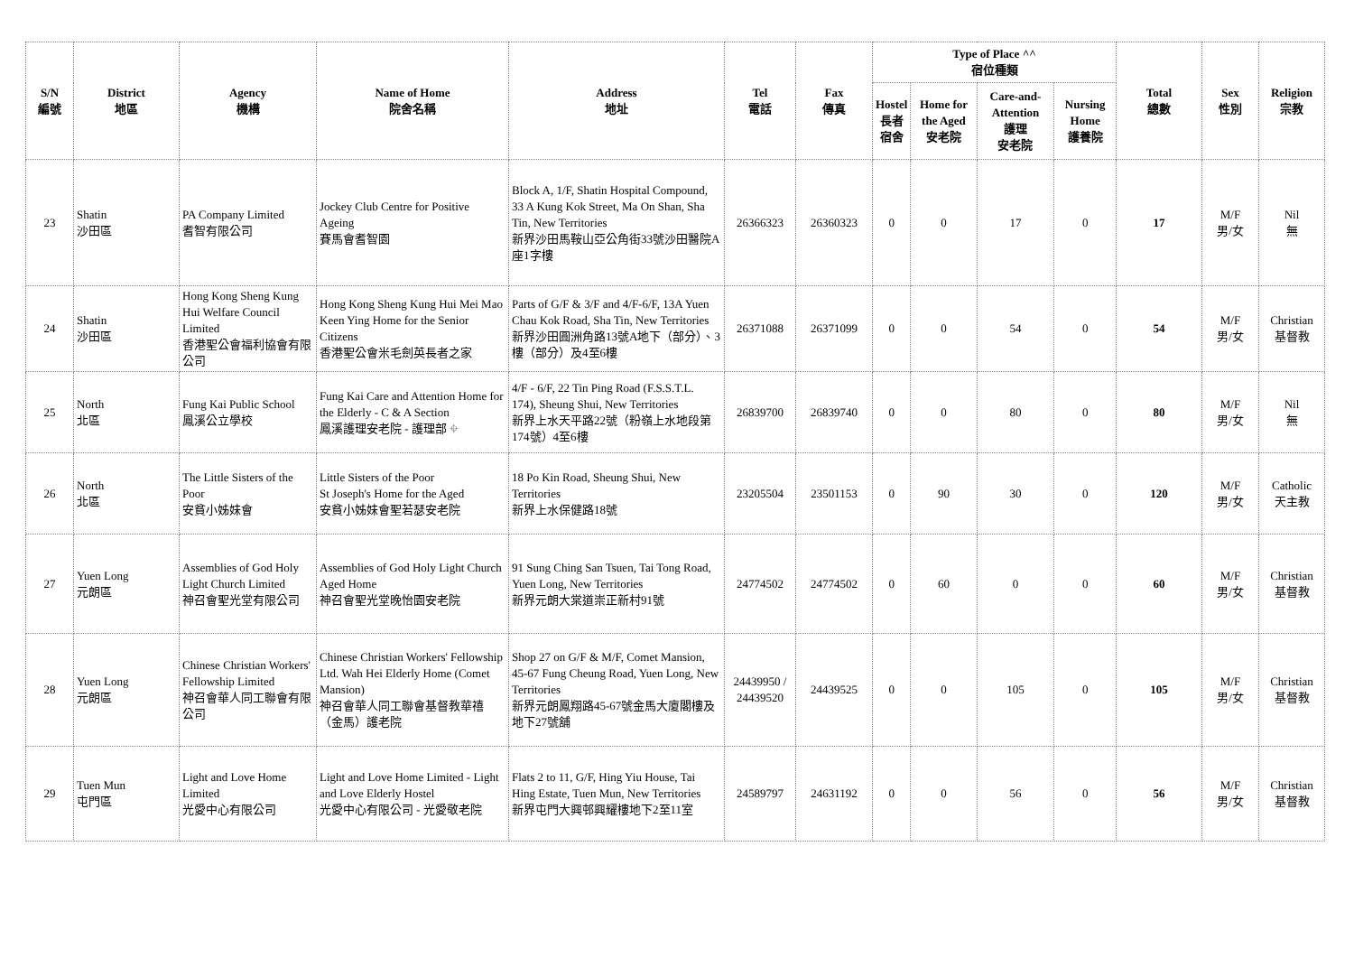| S/N 編號 | District 地區 | Agency 機構 | Name of Home 院舍名稱 | Address 地址 | Tel 電話 | Fax 傳真 | Type of Place ^^ 宿位種類 | | | | Total 總數 | Sex 性別 | Religion 宗教 |
| --- | --- | --- | --- | --- | --- | --- | --- | --- | --- | --- | --- | --- | --- |
| | | | | | | | Hostel 長者 宿舍 | Home for the Aged 安老院 | Care-and-Attention 護理 安老院 | Nursing Home 護養院 | | | |
| 23 | Shatin 沙田區 | PA Company Limited 耆智有限公司 | Jockey Club Centre for Positive Ageing 賽馬會耆智園 | Block A, 1/F, Shatin Hospital Compound, 33 A Kung Kok Street, Ma On Shan, Sha Tin, New Territories 新界沙田馬鞍山亞公角街33號沙田醫院A座1字樓 | 26366323 | 26360323 | 0 | 0 | 17 | 0 | 17 | M/F 男/女 | Nil 無 |
| 24 | Shatin 沙田區 | Hong Kong Sheng Kung Hui Welfare Council Limited 香港聖公會福利協會有限公司 | Hong Kong Sheng Kung Hui Mei Mao Keen Ying Home for the Senior Citizens 香港聖公會米毛劍英長者之家 | Parts of G/F & 3/F and 4/F-6/F, 13A Yuen Chau Kok Road, Sha Tin, New Territories 新界沙田圓洲角路13號A地下（部分）、3樓（部分）及4至6樓 | 26371088 | 26371099 | 0 | 0 | 54 | 0 | 54 | M/F 男/女 | Christian 基督教 |
| 25 | North 北區 | Fung Kai Public School 鳳溪公立學校 | Fung Kai Care and Attention Home for the Elderly - C & A Section 鳳溪護理安老院 - 護理部 ⌖ | 4/F - 6/F, 22 Tin Ping Road (F.S.S.T.L. 174), Sheung Shui, New Territories 新界上水天平路22號（粉嶺上水地段第174號）4至6樓 | 26839700 | 26839740 | 0 | 0 | 80 | 0 | 80 | M/F 男/女 | Nil 無 |
| 26 | North 北區 | The Little Sisters of the Poor 安貧小姊妹會 | Little Sisters of the Poor St Joseph's Home for the Aged 安貧小姊妹會聖若瑟安老院 | 18 Po Kin Road, Sheung Shui, New Territories 新界上水保健路18號 | 23205504 | 23501153 | 0 | 90 | 30 | 0 | 120 | M/F 男/女 | Catholic 天主教 |
| 27 | Yuen Long 元朗區 | Assemblies of God Holy Light Church Limited 神召會聖光堂有限公司 | Assemblies of God Holy Light Church Aged Home 神召會聖光堂晚怡園安老院 | 91 Sung Ching San Tsuen, Tai Tong Road, Yuen Long, New Territories 新界元朗大棠道崇正新村91號 | 24774502 | 24774502 | 0 | 60 | 0 | 0 | 60 | M/F 男/女 | Christian 基督教 |
| 28 | Yuen Long 元朗區 | Chinese Christian Workers' Fellowship Limited 神召會華人同工聯會有限公司 | Chinese Christian Workers' Fellowship Ltd. Wah Hei Elderly Home (Comet Mansion) 神召會華人同工聯會基督教華禧（金馬）護老院 | Shop 27 on G/F & M/F, Comet Mansion, 45-67 Fung Cheung Road, Yuen Long, New Territories 新界元朗鳳翔路45-67號金馬大廈閣樓及地下27號舖 | 24439950 / 24439520 | 24439525 | 0 | 0 | 105 | 0 | 105 | M/F 男/女 | Christian 基督教 |
| 29 | Tuen Mun 屯門區 | Light and Love Home Limited 光愛中心有限公司 | Light and Love Home Limited - Light and Love Elderly Hostel 光愛中心有限公司 - 光愛敬老院 | Flats 2 to 11, G/F, Hing Yiu House, Tai Hing Estate, Tuen Mun, New Territories 新界屯門大興邨興耀樓地下2至11室 | 24589797 | 24631192 | 0 | 0 | 56 | 0 | 56 | M/F 男/女 | Christian 基督教 |